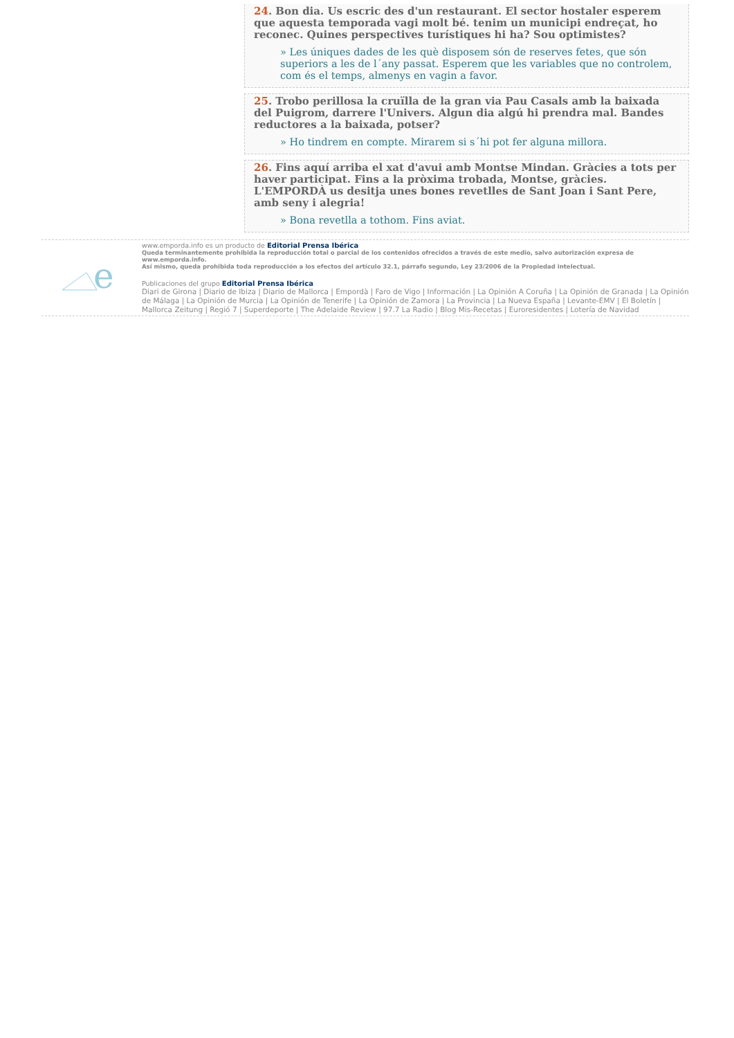24. Bon dia. Us escric des d'un restaurant. El sector hostaler esperem que aquesta temporada vagi molt bé. tenim un municipi endreçat, ho reconec. Quines perspectives turístiques hi ha? Sou optimistes?
» Les úniques dades de les què disposem són de reserves fetes, que són superiors a les de l´any passat. Esperem que les variables que no controlem, com és el temps, almenys en vagin a favor.
25. Trobo perillosa la cruïlla de la gran via Pau Casals amb la baixada del Puigrom, darrere l'Univers. Algun dia algú hi prendra mal. Bandes reductores a la baixada, potser?
» Ho tindrem en compte. Mirarem si s´hi pot fer alguna millora.
26. Fins aquí arriba el xat d'avui amb Montse Mindan. Gràcies a tots per haver participat. Fins a la pròxima trobada, Montse, gràcies. L'EMPORDÀ us desitja unes bones revetlles de Sant Joan i Sant Pere, amb seny i alegria!
» Bona revetlla a tothom. Fins aviat.
e
www.emporda.info es un producto de Editorial Prensa Ibérica
Queda terminantemente prohibida la reproducción total o parcial de los contenidos ofrecidos a través de este medio, salvo autorización expresa de www.emporda.info.
Así mismo, queda prohibida toda reproducción a los efectos del artículo 32.1, párrafo segundo, Ley 23/2006 de la Propiedad intelectual.
Publicaciones del grupo Editorial Prensa Ibérica
Diari de Girona | Diario de Ibiza | Diario de Mallorca | Empordà | Faro de Vigo | Información | La Opinión A Coruña | La Opinión de Granada | La Opinión de Málaga | La Opinión de Murcia | La Opinión de Tenerife | La Opinión de Zamora | La Provincia | La Nueva España | Levante-EMV | El Boletín | Mallorca Zeitung | Regió 7 | Superdeporte | The Adelaide Review | 97.7 La Radio | Blog Mis-Recetas | Euroresidentes | Lotería de Navidad